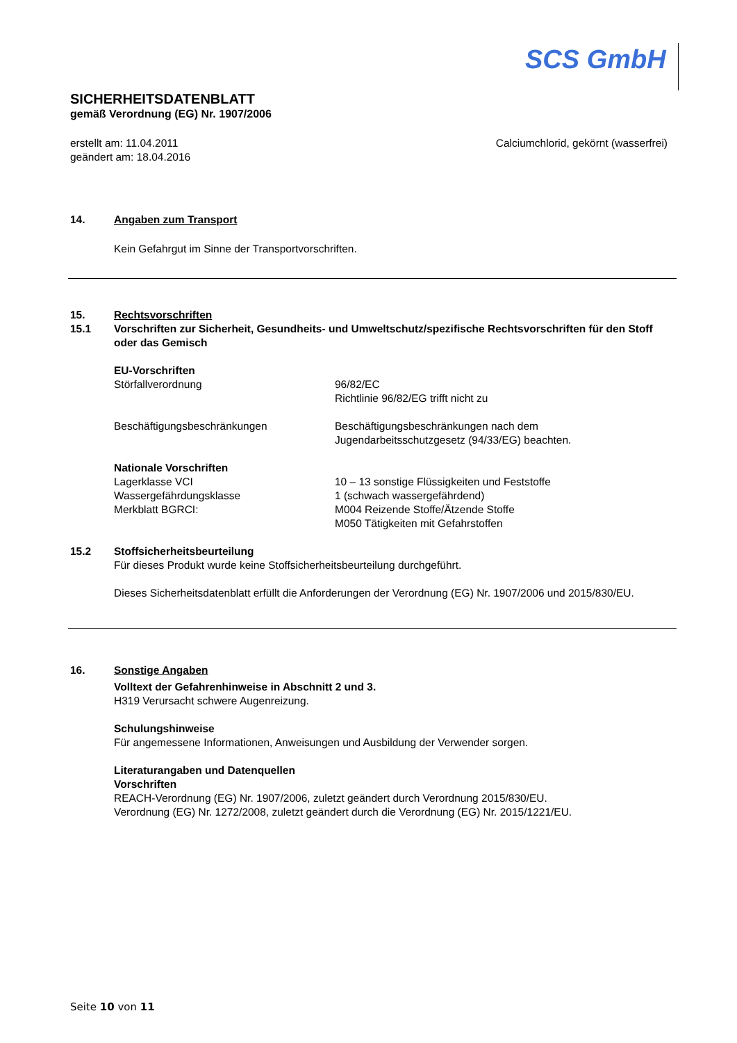SCS GmbH
SICHERHEITSDATENBLATT
gemäß Verordnung (EG) Nr. 1907/2006
erstellt am: 11.04.2011
geändert am: 18.04.2016
Calciumchlorid, gekörnt (wasserfrei)
14. Angaben zum Transport
Kein Gefahrgut im Sinne der Transportvorschriften.
15. Rechtsvorschriften
15.1 Vorschriften zur Sicherheit, Gesundheits- und Umweltschutz/spezifische Rechtsvorschriften für den Stoff oder das Gemisch
EU-Vorschriften
Störfallverordnung 96/82/EC
Richtlinie 96/82/EG trifft nicht zu
Beschäftigungsbeschränkungen Beschäftigungsbeschränkungen nach dem
Jugendarbeitsschutzgesetz (94/33/EG) beachten.
Nationale Vorschriften
Lagerklasse VCI
Wassergefährdungsklasse
Merkblatt BGRCI:
10 – 13 sonstige Flüssigkeiten und Feststoffe
1 (schwach wassergefährdend)
M004 Reizende Stoffe/Ätzende Stoffe
M050 Tätigkeiten mit Gefahrstoffen
15.2 Stoffsicherheitsbeurteilung
Für dieses Produkt wurde keine Stoffsicherheitsbeurteilung durchgeführt.
Dieses Sicherheitsdatenblatt erfüllt die Anforderungen der Verordnung (EG) Nr. 1907/2006 und 2015/830/EU.
16. Sonstige Angaben
Volltext der Gefahrenhinweise in Abschnitt 2 und 3.
H319 Verursacht schwere Augenreizung.
Schulungshinweise
Für angemessene Informationen, Anweisungen und Ausbildung der Verwender sorgen.
Literaturangaben und Datenquellen
Vorschriften
REACH-Verordnung (EG) Nr. 1907/2006, zuletzt geändert durch Verordnung 2015/830/EU.
Verordnung (EG) Nr. 1272/2008, zuletzt geändert durch die Verordnung (EG) Nr. 2015/1221/EU.
Seite 10 von 11